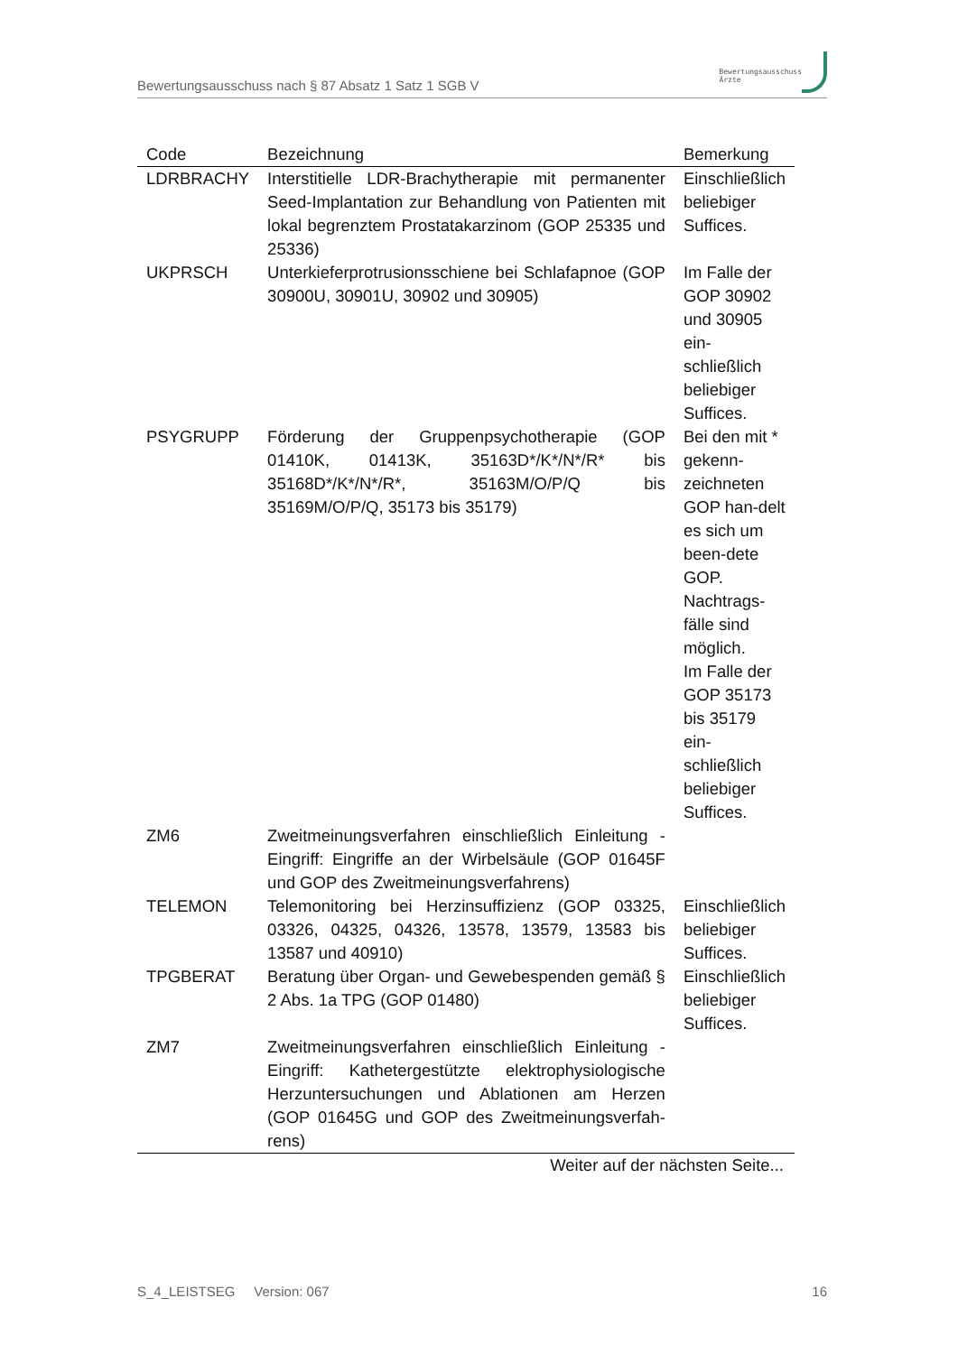Bewertungsausschuss nach § 87 Absatz 1 Satz 1 SGB V
Bewertungsausschuss
Ärzte
| Code | Bezeichnung | Bemerkung |
| --- | --- | --- |
| LDRBRACHY | Interstitielle LDR-Brachytherapie mit permanenter Seed-Implantation zur Behandlung von Patienten mit lokal begrenztem Prostatakarzinom (GOP 25335 und 25336) | Einschließlich beliebiger Suffices. |
| UKPRSCH | Unterkieferprotrusionsschiene bei Schlafapnoe (GOP 30900U, 30901U, 30902 und 30905) | Im Falle der GOP 30902 und 30905 ein-schließlich beliebiger Suffices. |
| PSYGRUPP | Förderung der Gruppenpsychotherapie (GOP 01410K, 01413K, 35163D*/K*/N*/R* bis 35168D*/K*/N*/R*, 35163M/O/P/Q bis 35169M/O/P/Q, 35173 bis 35179) | Bei den mit * gekenn-zeichneten GOP han-delt es sich um been-dete GOP. Nachtrags-fälle sind möglich. Im Falle der GOP 35173 bis 35179 ein-schließlich beliebiger Suffices. |
| ZM6 | Zweitmeinungsverfahren einschließlich Einleitung - Eingriff: Eingriffe an der Wirbelsäule (GOP 01645F und GOP des Zweitmeinungsverfahrens) | |
| TELEMON | Telemonitoring bei Herzinsuffizienz (GOP 03325, 03326, 04325, 04326, 13578, 13579, 13583 bis 13587 und 40910) | Einschließlich beliebiger Suffices. |
| TPGBERAT | Beratung über Organ- und Gewebespenden gemäß § 2 Abs. 1a TPG (GOP 01480) | Einschließlich beliebiger Suffices. |
| ZM7 | Zweitmeinungsverfahren einschließlich Einleitung - Eingriff: Kathetergestützte elektrophysiologische Herzuntersuchungen und Ablationen am Herzen (GOP 01645G und GOP des Zweitmeinungsverfah-rens) | |
| Weiter auf der nächsten Seite... | | |
S_4_LEISTSEG Version: 067 16